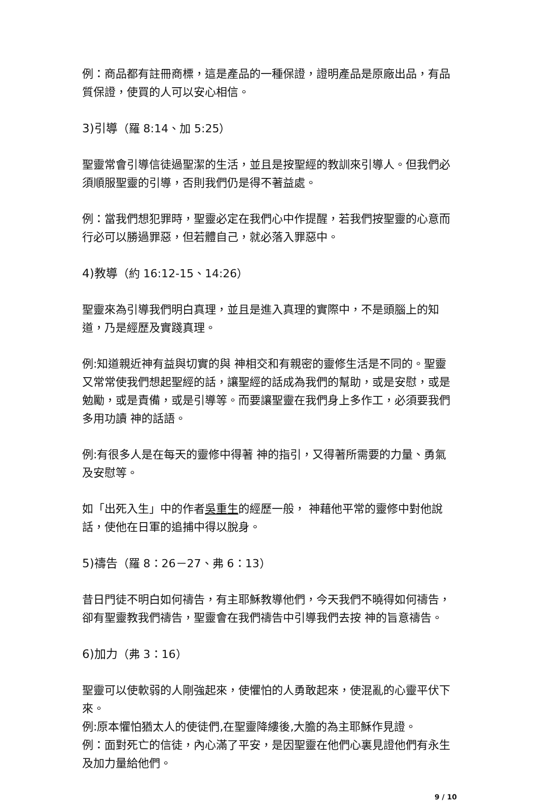例：商品都有註冊商標，這是產品的一種保證，證明產品是原廠出品，有品質保證，使買的人可以安心相信。
3)引導（羅 8:14、加 5:25）
聖靈常會引導信徒過聖潔的生活，並且是按聖經的教訓來引導人。但我們必須順服聖靈的引導，否則我們仍是得不著益處。
例：當我們想犯罪時，聖靈必定在我們心中作提醒，若我們按聖靈的心意而行必可以勝過罪惡，但若體自己，就必落入罪惡中。
4)教導（約 16:12-15、14:26）
聖靈來為引導我們明白真理，並且是進入真理的實際中，不是頭腦上的知道，乃是經歷及實踐真理。
例:知道親近神有益與切實的與 神相交和有親密的靈修生活是不同的。聖靈又常常使我們想起聖經的話，讓聖經的話成為我們的幫助，或是安慰，或是勉勵，或是責備，或是引導等。而要讓聖靈在我們身上多作工，必須要我們多用功讀 神的話語。
例:有很多人是在每天的靈修中得著 神的指引，又得著所需要的力量、勇氣及安慰等。
如「出死入生」中的作者吳重生的經歷一般， 神藉他平常的靈修中對他說話，使他在日軍的追捕中得以脫身。
5)禱告（羅 8：26－27、弗 6：13）
昔日門徒不明白如何禱告，有主耶穌教導他們，今天我們不曉得如何禱告，卻有聖靈教我們禱告，聖靈會在我們禱告中引導我們去按 神的旨意禱告。
6)加力（弗 3：16）
聖靈可以使軟弱的人剛強起來，使懼怕的人勇敢起來，使混亂的心靈平伏下來。
例:原本懼怕猶太人的使徒們,在聖靈降縷後,大膽的為主耶穌作見證。
例：面對死亡的信徒，內心滿了平安，是因聖靈在他們心裏見證他們有永生及加力量給他們。
9 / 10